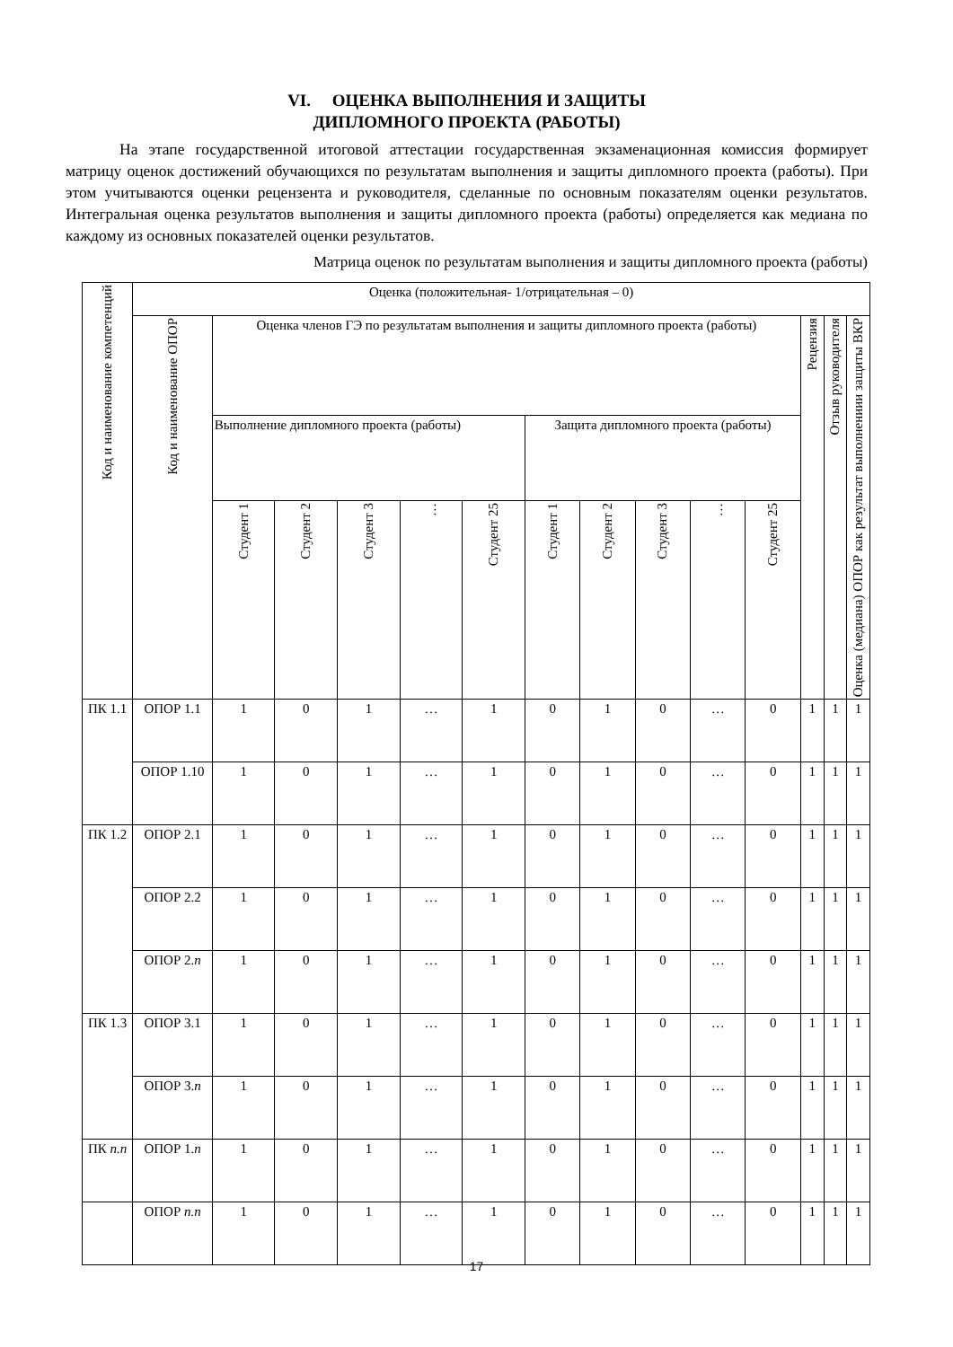VI. ОЦЕНКА ВЫПОЛНЕНИЯ И ЗАЩИТЫ
ДИПЛОМНОГО ПРОЕКТА (РАБОТЫ)
На этапе государственной итоговой аттестации государственная экзаменационная комиссия формирует матрицу оценок достижений обучающихся по результатам выполнения и защиты дипломного проекта (работы). При этом учитываются оценки рецензента и руководителя, сделанные по основным показателям оценки результатов. Интегральная оценка результатов выполнения и защиты дипломного проекта (работы) определяется как медиана по каждому из основных показателей оценки результатов.
Матрица оценок по результатам выполнения и защиты дипломного проекта (работы)
| Код и наименование компетенций | Оценка (положительная- 1/отрицательная – 0) | | | | | | | | | | | | | |
| --- | --- | --- | --- | --- | --- | --- | --- | --- | --- | --- | --- | --- | --- | --- |
| | Код и наименование ОПОР | Оценка членов ГЭ по результатам выполнения и защиты дипломного проекта (работы) | | | | | | | | | | Рецензия | Отзыв руководителя | Оценка (медиана) ОПОР как результат выполнениии защиты ВКР |
| | | Выполнение дипломного проекта (работы) | | | | | Защита дипломного проекта (работы) | | | | | | | |
| | | Студент 1 | Студент 2 | Студент 3 | … | Студент 25 | Студент 1 | Студент 2 | Студент 3 | … | Студент 25 | | | |
| ПК 1.1 | ОПОР 1.1 | 1 | 0 | 1 | … | 1 | 0 | 1 | 0 | … | 0 | 1 | 1 | 1 |
| | ОПОР 1.10 | 1 | 0 | 1 | … | 1 | 0 | 1 | 0 | … | 0 | 1 | 1 | 1 |
| ПК 1.2 | ОПОР 2.1 | 1 | 0 | 1 | … | 1 | 0 | 1 | 0 | … | 0 | 1 | 1 | 1 |
| | ОПОР 2.2 | 1 | 0 | 1 | … | 1 | 0 | 1 | 0 | … | 0 | 1 | 1 | 1 |
| | ОПОР 2. n | 1 | 0 | 1 | … | 1 | 0 | 1 | 0 | … | 0 | 1 | 1 | 1 |
| ПК 1.3 | ОПОР 3.1 | 1 | 0 | 1 | … | 1 | 0 | 1 | 0 | … | 0 | 1 | 1 | 1 |
| | ОПОР 3. n | 1 | 0 | 1 | … | 1 | 0 | 1 | 0 | … | 0 | 1 | 1 | 1 |
| ПК n.n | ОПОР 1. n | 1 | 0 | 1 | … | 1 | 0 | 1 | 0 | … | 0 | 1 | 1 | 1 |
| | ОПОР n.n | 1 | 0 | 1 | … | 1 | 0 | 1 | 0 | … | 0 | 1 | 1 | 1 |
17